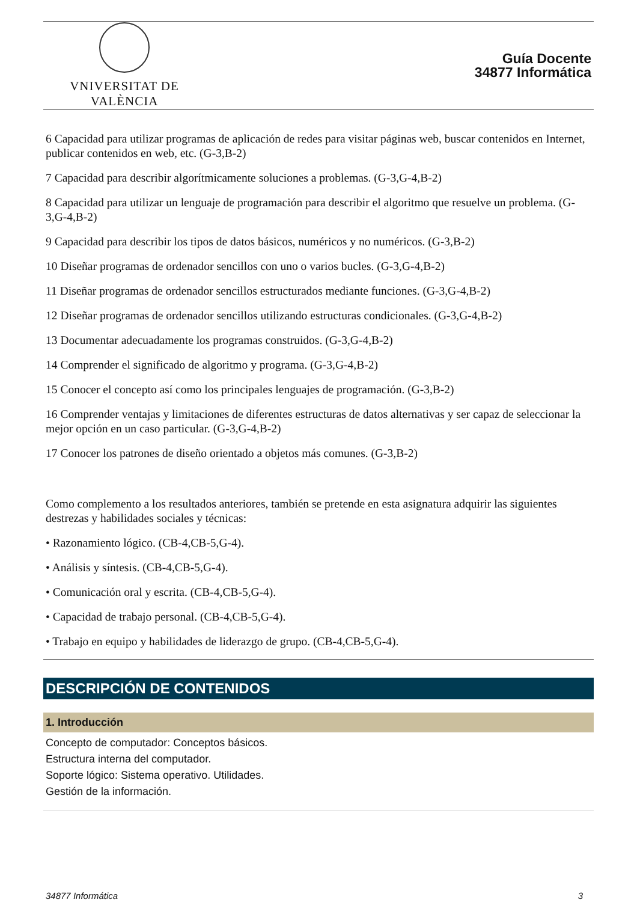VNIVERSITAT DE VALÈNCIA
Guía Docente
34877 Informática
6 Capacidad para utilizar programas de aplicación de redes para visitar páginas web, buscar contenidos en Internet, publicar contenidos en web, etc. (G-3,B-2)
7 Capacidad para describir algorítmicamente soluciones a problemas. (G-3,G-4,B-2)
8 Capacidad para utilizar un lenguaje de programación para describir el algoritmo que resuelve un problema. (G-3,G-4,B-2)
9 Capacidad para describir los tipos de datos básicos, numéricos y no numéricos. (G-3,B-2)
10 Diseñar programas de ordenador sencillos con uno o varios bucles. (G-3,G-4,B-2)
11 Diseñar programas de ordenador sencillos estructurados mediante funciones. (G-3,G-4,B-2)
12 Diseñar programas de ordenador sencillos utilizando estructuras condicionales. (G-3,G-4,B-2)
13 Documentar adecuadamente los programas construidos. (G-3,G-4,B-2)
14 Comprender el significado de algoritmo y programa. (G-3,G-4,B-2)
15 Conocer el concepto así como los principales lenguajes de programación. (G-3,B-2)
16 Comprender ventajas y limitaciones de diferentes estructuras de datos alternativas y ser capaz de seleccionar la mejor opción en un caso particular. (G-3,G-4,B-2)
17 Conocer los patrones de diseño orientado a objetos más comunes. (G-3,B-2)
Como complemento a los resultados anteriores, también se pretende en esta asignatura adquirir las siguientes destrezas y habilidades sociales y técnicas:
• Razonamiento lógico. (CB-4,CB-5,G-4).
• Análisis y síntesis. (CB-4,CB-5,G-4).
• Comunicación oral y escrita. (CB-4,CB-5,G-4).
• Capacidad de trabajo personal. (CB-4,CB-5,G-4).
• Trabajo en equipo y habilidades de liderazgo de grupo. (CB-4,CB-5,G-4).
DESCRIPCIÓN DE CONTENIDOS
1. Introducción
Concepto de computador: Conceptos básicos.
Estructura interna del computador.
Soporte lógico: Sistema operativo. Utilidades.
Gestión de la información.
34877 Informática 3